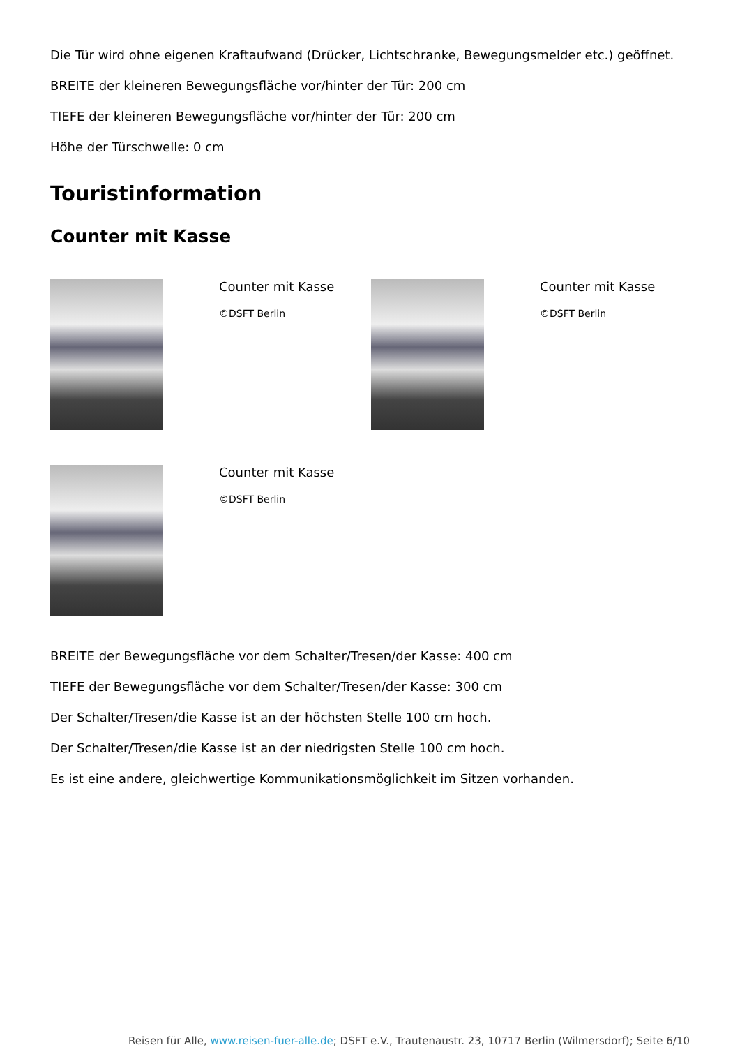Die Tür wird ohne eigenen Kraftaufwand (Drücker, Lichtschranke, Bewegungsmelder etc.) geöffnet.
BREITE der kleineren Bewegungsfläche vor/hinter der Tür: 200 cm
TIEFE der kleineren Bewegungsfläche vor/hinter der Tür: 200 cm
Höhe der Türschwelle: 0 cm
Touristinformation
Counter mit Kasse
Counter mit Kasse
©DSFT Berlin
Counter mit Kasse
©DSFT Berlin
Counter mit Kasse
©DSFT Berlin
BREITE der Bewegungsfläche vor dem Schalter/Tresen/der Kasse: 400 cm
TIEFE der Bewegungsfläche vor dem Schalter/Tresen/der Kasse: 300 cm
Der Schalter/Tresen/die Kasse ist an der höchsten Stelle 100 cm hoch.
Der Schalter/Tresen/die Kasse ist an der niedrigsten Stelle 100 cm hoch.
Es ist eine andere, gleichwertige Kommunikationsmöglichkeit im Sitzen vorhanden.
Reisen für Alle, www.reisen-fuer-alle.de; DSFT e.V., Trautenaustr. 23, 10717 Berlin (Wilmersdorf); Seite 6/10